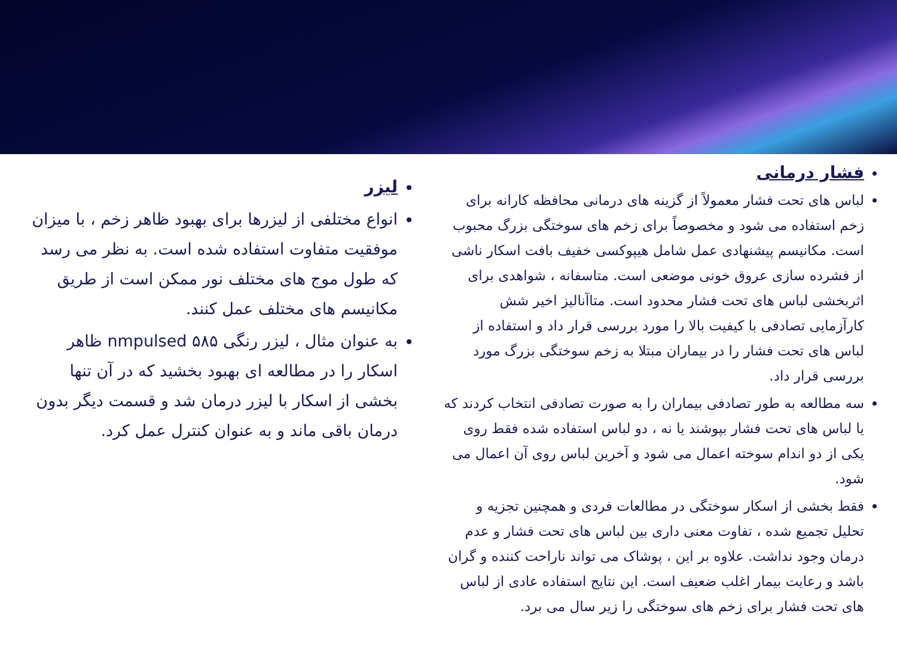فشار درمانی
لباس های تحت فشار معمولاً از گزینه های درمانی محافظه کارانه برای زخم استفاده می شود و مخصوصاً برای زخم های سوختگی بزرگ محبوب است. مکانیسم پیشنهادی عمل شامل هیپوکسی خفیف بافت اسکار ناشی از فشرده سازی عروق خونی موضعی است. متاسفانه ، شواهدی برای اثربخشی لباس های تحت فشار محدود است. متاآنالیز اخیر شش کارآزمایی تصادفی با کیفیت بالا را مورد بررسی قرار داد و استفاده از لباس های تحت فشار را در بیماران مبتلا به زخم سوختگی بزرگ مورد بررسی قرار داد.
سه مطالعه به طور تصادفی بیماران را به صورت تصادفی انتخاب کردند که یا لباس های تحت فشار بپوشند یا نه ، دو لباس استفاده شده فقط روی یکی از دو اندام سوخته اعمال می شود و آخرین لباس روی آن اعمال می شود.
فقط بخشی از اسکار سوختگی در مطالعات فردی و همچنین تجزیه و تحلیل تجمیع شده ، تفاوت معنی داری بین لباس های تحت فشار و عدم درمان وجود نداشت. علاوه بر این ، پوشاک می تواند ناراحت کننده و گران باشد و رعایت بیمار اغلب ضعیف است. این نتایج استفاده عادی از لباس های تحت فشار برای زخم های سوختگی را زیر سال می برد.
لیزر
انواع مختلفی از لیزرها برای بهبود ظاهر زخم ، با میزان موفقیت متفاوت استفاده شده است. به نظر می رسد که طول موج های مختلف نور ممکن است از طریق مکانیسم های مختلف عمل کنند.
به عنوان مثال ، لیزر رنگی ۵۸۵ nmpulsed ظاهر اسکار را در مطالعه ای بهبود بخشید که در آن تنها بخشی از اسکار با لیزر درمان شد و قسمت دیگر بدون درمان باقی ماند و به عنوان کنترل عمل کرد.